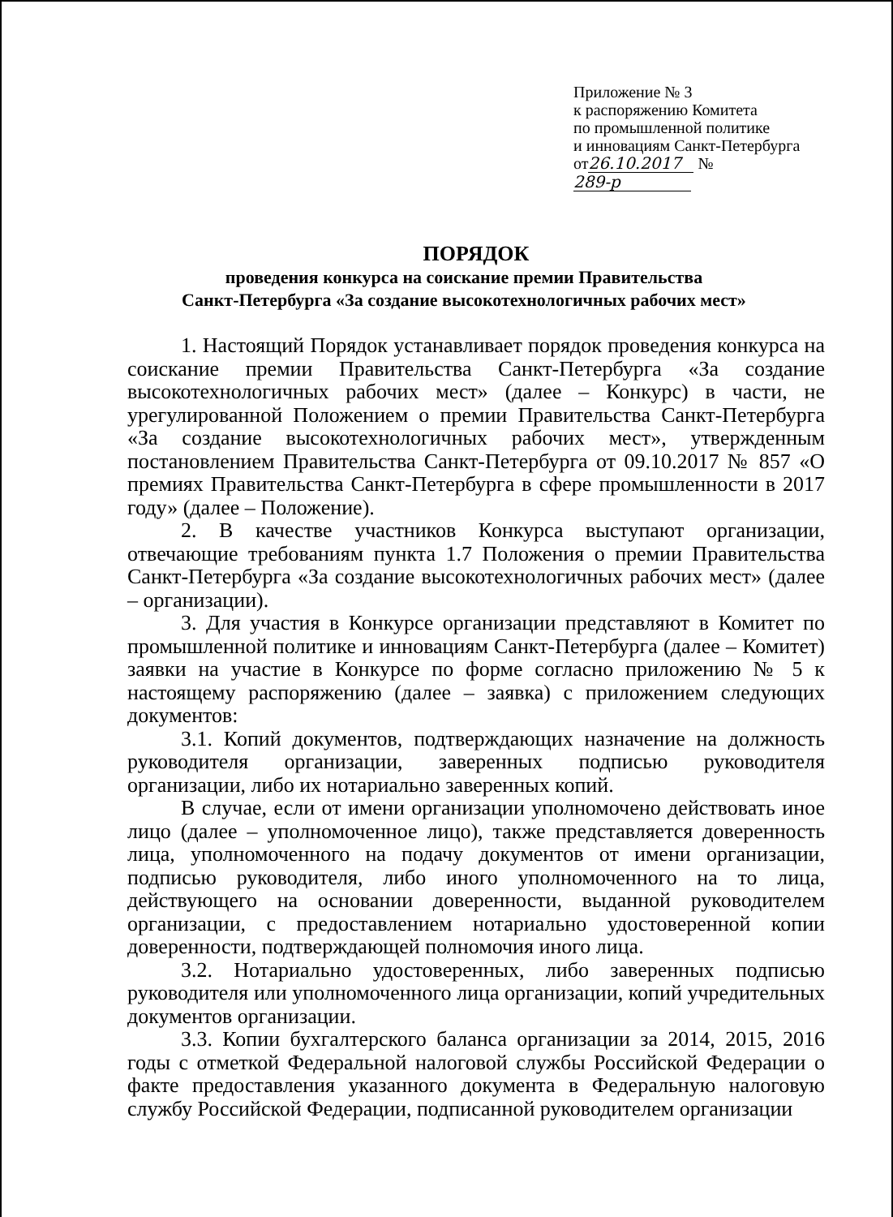Приложение № 3
к распоряжению Комитета
по промышленной политике
и инновациям Санкт-Петербурга
от 26.10.2017 № 289-р
ПОРЯДОК
проведения конкурса на соискание премии Правительства
Санкт-Петербурга «За создание высокотехнологичных рабочих мест»
1. Настоящий Порядок устанавливает порядок проведения конкурса на соискание премии Правительства Санкт-Петербурга «За создание высокотехнологичных рабочих мест» (далее – Конкурс) в части, не урегулированной Положением о премии Правительства Санкт-Петербурга «За создание высокотехнологичных рабочих мест», утвержденным постановлением Правительства Санкт-Петербурга от 09.10.2017 № 857 «О премиях Правительства Санкт-Петербурга в сфере промышленности в 2017 году» (далее – Положение).
2. В качестве участников Конкурса выступают организации, отвечающие требованиям пункта 1.7 Положения о премии Правительства Санкт-Петербурга «За создание высокотехнологичных рабочих мест» (далее – организации).
3. Для участия в Конкурсе организации представляют в Комитет по промышленной политике и инновациям Санкт-Петербурга (далее – Комитет) заявки на участие в Конкурсе по форме согласно приложению № 5 к настоящему распоряжению (далее – заявка) с приложением следующих документов:
3.1. Копий документов, подтверждающих назначение на должность руководителя организации, заверенных подписью руководителя организации, либо их нотариально заверенных копий.
В случае, если от имени организации уполномочено действовать иное лицо (далее – уполномоченное лицо), также представляется доверенность лица, уполномоченного на подачу документов от имени организации, подписью руководителя, либо иного уполномоченного на то лица, действующего на основании доверенности, выданной руководителем организации, с предоставлением нотариально удостоверенной копии доверенности, подтверждающей полномочия иного лица.
3.2. Нотариально удостоверенных, либо заверенных подписью руководителя или уполномоченного лица организации, копий учредительных документов организации.
3.3. Копии бухгалтерского баланса организации за 2014, 2015, 2016 годы с отметкой Федеральной налоговой службы Российской Федерации о факте предоставления указанного документа в Федеральную налоговую службу Российской Федерации, подписанной руководителем организации